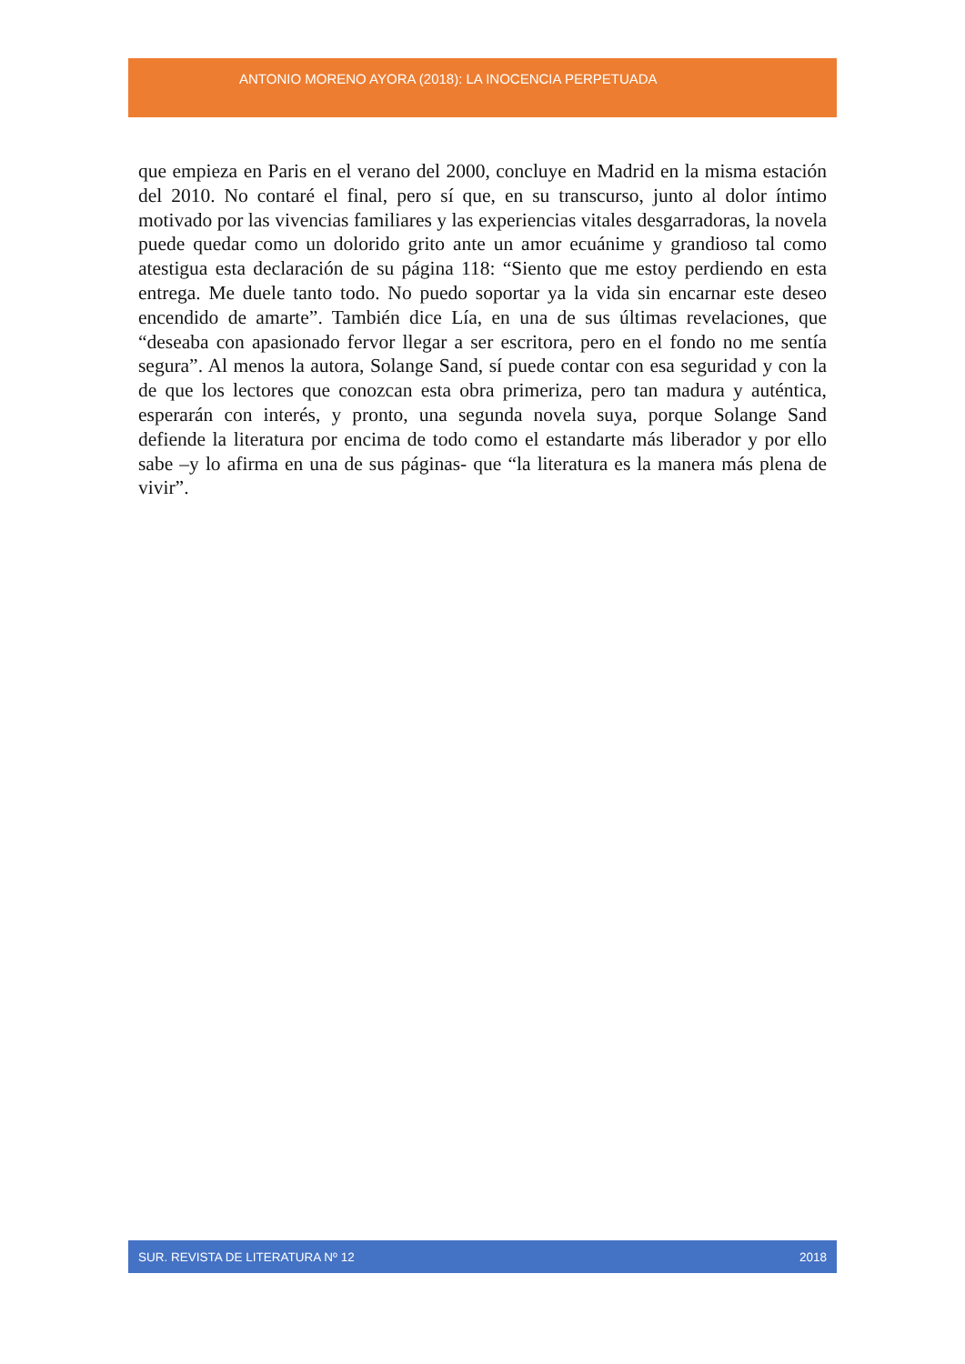ANTONIO MORENO AYORA (2018): LA INOCENCIA PERPETUADA
que empieza en Paris en el verano del 2000, concluye en Madrid en la misma estación del 2010. No contaré el final, pero sí que, en su transcurso, junto al dolor íntimo motivado por las vivencias familiares y las experiencias vitales desgarradoras, la novela puede quedar como un dolorido grito ante un amor ecuánime y grandioso tal como atestigua esta declaración de su página 118: “Siento que me estoy perdiendo en esta entrega. Me duele tanto todo. No puedo soportar ya la vida sin encarnar este deseo encendido de amarte”. También dice Lía, en una de sus últimas revelaciones, que “deseaba con apasionado fervor llegar a ser escritora, pero en el fondo no me sentía segura”. Al menos la autora, Solange Sand, sí puede contar con esa seguridad y con la de que los lectores que conozcan esta obra primeriza, pero tan madura y auténtica, esperarán con interés, y pronto, una segunda novela suya, porque Solange Sand defiende la literatura por encima de todo como el estandarte más liberador y por ello sabe –y lo afirma en una de sus páginas- que “la literatura es la manera más plena de vivir”.
SUR. REVISTA DE LITERATURA Nº 12 2018